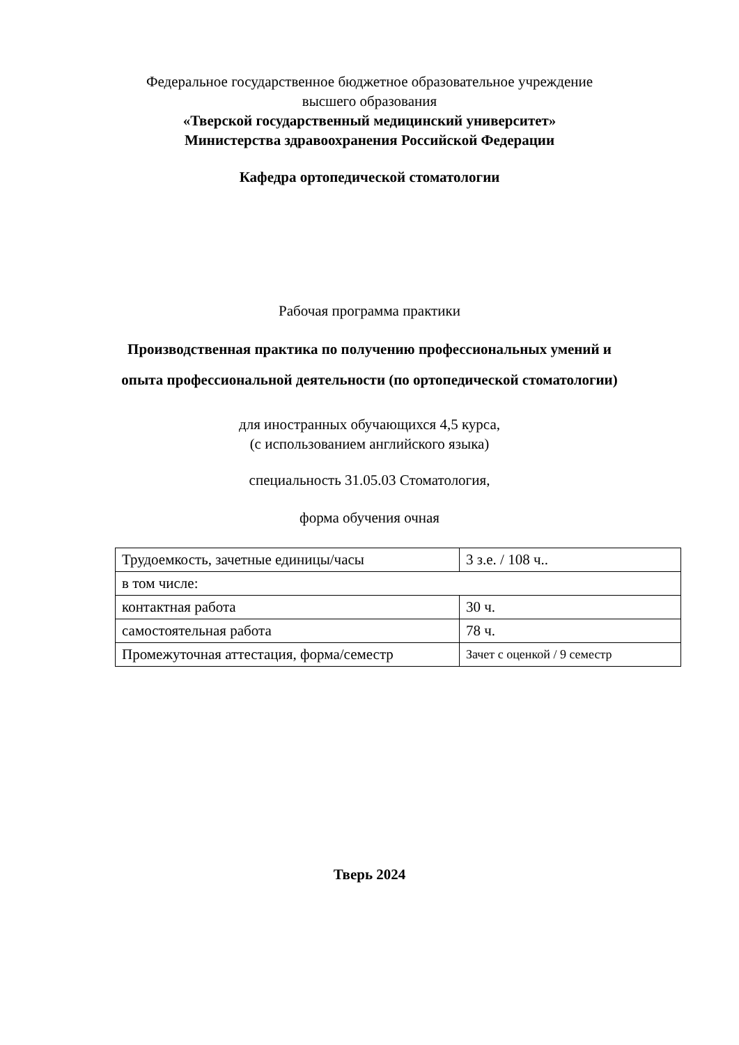Федеральное государственное бюджетное образовательное учреждение
высшего образования
«Тверской государственный медицинский университет»
Министерства здравоохранения Российской Федерации
Кафедра ортопедической стоматологии
Рабочая программа практики
Производственная практика по получению профессиональных умений и
опыта профессиональной деятельности (по ортопедической стоматологии)
для иностранных обучающихся 4,5 курса,
(с использованием английского языка)
специальность 31.05.03 Стоматология,
форма обучения очная
| Трудоемкость, зачетные единицы/часы | 3 з.е. / 108 ч.. |
| в том числе: | |
| контактная работа | 30 ч. |
| самостоятельная работа | 78 ч. |
| Промежуточная аттестация, форма/семестр | Зачет с оценкой / 9 семестр |
Тверь 2024